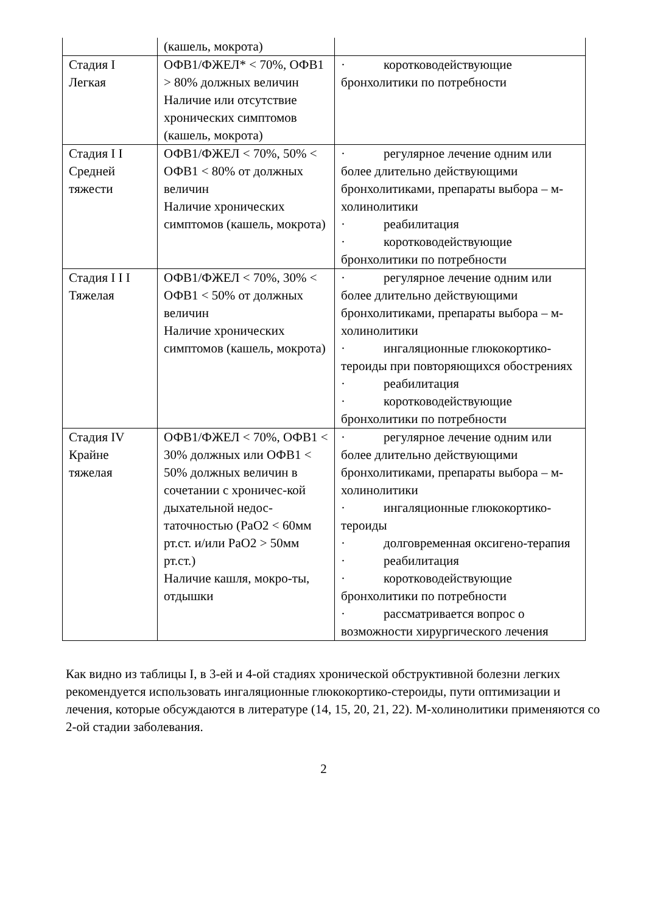| | (кашель, мокрота) | |
| Стадия I Легкая | ОФВ1/ФЖЕЛ* < 70%, ОФВ1 > 80% должных величин Наличие или отсутствие хронических симптомов (кашель, мокрота) | · коротководействующие бронхолитики по потребности |
| Стадия I I Средней тяжести | ОФВ1/ФЖЕЛ < 70%, 50% < ОФВ1 < 80% от должных величин Наличие хронических симптомов (кашель, мокрота) | · регулярное лечение одним или более длительно действующими бронхолитиками, препараты выбора – м-холинолитики · реабилитация · коротководействующие бронхолитики по потребности |
| Стадия I I I Тяжелая | ОФВ1/ФЖЕЛ < 70%, 30% < ОФВ1 < 50% от должных величин Наличие хронических симптомов (кашель, мокрота) | · регулярное лечение одним или более длительно действующими бронхолитиками, препараты выбора – м-холинолитики · ингаляционные глюкокортико-тероиды при повторяющихся обострениях · реабилитация · коротководействующие бронхолитики по потребности |
| Стадия IV Крайне тяжелая | ОФВ1/ФЖЕЛ < 70%, ОФВ1 < 30% должных или ОФВ1 < 50% должных величин в сочетании с хроничес-кой дыхательной недос-таточностью (PaO2 < 60мм рт.ст. и/или PaO2 > 50мм рт.ст.) Наличие кашля, мокро-ты, отдышки | · регулярное лечение одним или более длительно действующими бронхолитиками, препараты выбора – м-холинолитики · ингаляционные глюкокортико-тероиды · долговременная оксигено-терапия · реабилитация · коротководействующие бронхолитики по потребности · рассматривается вопрос о возможности хирургического лечения |
Как видно из таблицы I, в 3-ей и 4-ой стадиях хронической обструктивной болезни легких рекомендуется использовать ингаляционные глюкокортико-стероиды, пути оптимизации и лечения, которые обсуждаются в литературе (14, 15, 20, 21, 22). М-холинолитики применяются со 2-ой стадии заболевания.
2